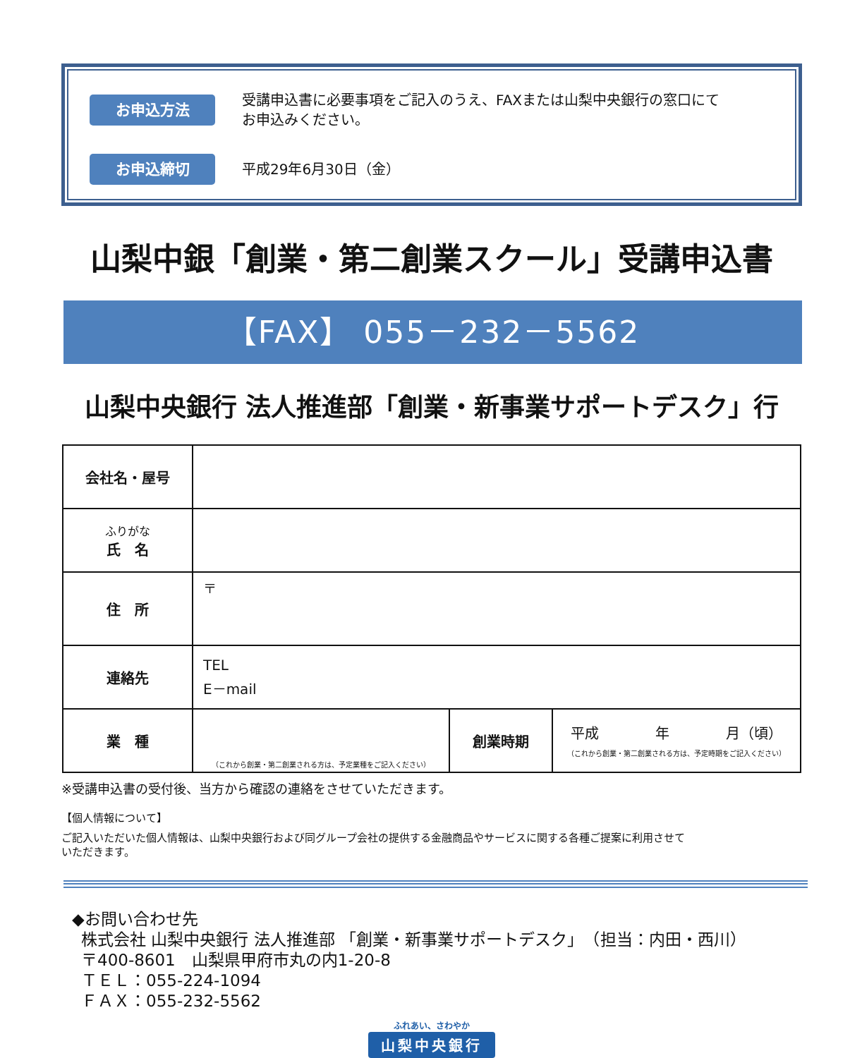お申込方法
受講申込書に必要事項をご記入のうえ、FAXまたは山梨中央銀行の窓口にて
お申込みください。
お申込締切
平成29年6月30日（金）
山梨中銀「創業・第二創業スクール」受講申込書
【FAX】 055－232－5562
山梨中央銀行 法人推進部「創業・新事業サポートデスク」行
| 会社名・屋号 | | | |
| ふりがな 氏 名 | | | |
| 住 所 | 〒 | | |
| 連絡先 | TEL E－mail | | |
| 業 種 | （これから創業・第二創業される方は、予定業種をご記入ください） | 創業時期 | 平成 年 月（頃） （これから創業・第二創業される方は、予定時期をご記入ください） |
※受講申込書の受付後、当方から確認の連絡をさせていただきます。
【個人情報について】
ご記入いただいた個人情報は、山梨中央銀行および同グループ会社の提供する金融商品やサービスに関する各種ご提案に利用させて
いただきます。
◆お問い合わせ先
株式会社 山梨中央銀行 法人推進部 「創業・新事業サポートデスク」　（担当：内田・西川）
〒400-8601　山梨県甲府市丸の内1-20-8
ＴＥＬ：055-224-1094
ＦＡＸ：055-232-5562
ふれあい、さわやか
山梨中央銀行